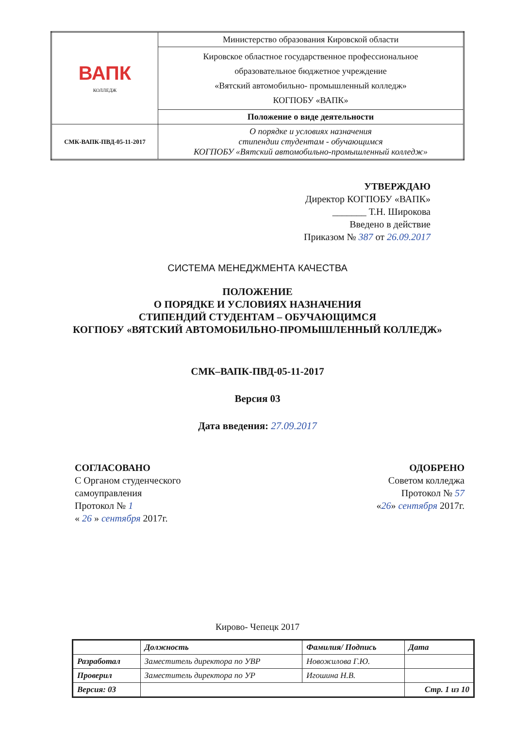| ВАПК КОЛЛЕДЖ | Министерство образования Кировской области |
| | Кировское областное государственное профессиональное образовательное бюджетное учреждение «Вятский автомобильно- промышленный колледж» КОГПОБУ «ВАПК» |
| | Положение о виде деятельности |
| СМК-ВАПК-ПВД-05-11-2017 | О порядке и условиях назначения стипендии студентам - обучающимся КОГПОБУ «Вятский автомобильно-промышленный колледж» |
УТВЕРЖДАЮ
Директор КОГПОБУ «ВАПК»
_______ Т.Н. Широкова
Введено в действие
Приказом № 387 от 26.09.2017
СИСТЕМА МЕНЕДЖМЕНТА КАЧЕСТВА
ПОЛОЖЕНИЕ
О ПОРЯДКЕ И УСЛОВИЯХ НАЗНАЧЕНИЯ
СТИПЕНДИЙ СТУДЕНТАМ – ОБУЧАЮЩИМСЯ
КОГПОБУ «ВЯТСКИЙ АВТОМОБИЛЬНО-ПРОМЫШЛЕННЫЙ КОЛЛЕДЖ»
СМК–ВАПК-ПВД-05-11-2017
Версия 03
Дата введения: 27.09.2017
СОГЛАСОВАНО
С Органом студенческого
самоуправления
Протокол № 1
« 26 » сентября 2017г.
ОДОБРЕНО
Советом колледжа
Протокол № 57
«26» сентября 2017г.
Кирово- Чепецк 2017
| | Должность | Фамилия/ Подпись | Дата |
| --- | --- | --- | --- |
| Разработал | Заместитель директора по УВР | Новожилова Г.Ю. | |
| Проверил | Заместитель директора по УР | Игошина Н.В. | |
| Версия: 03 | | | Стр. 1 из 10 |